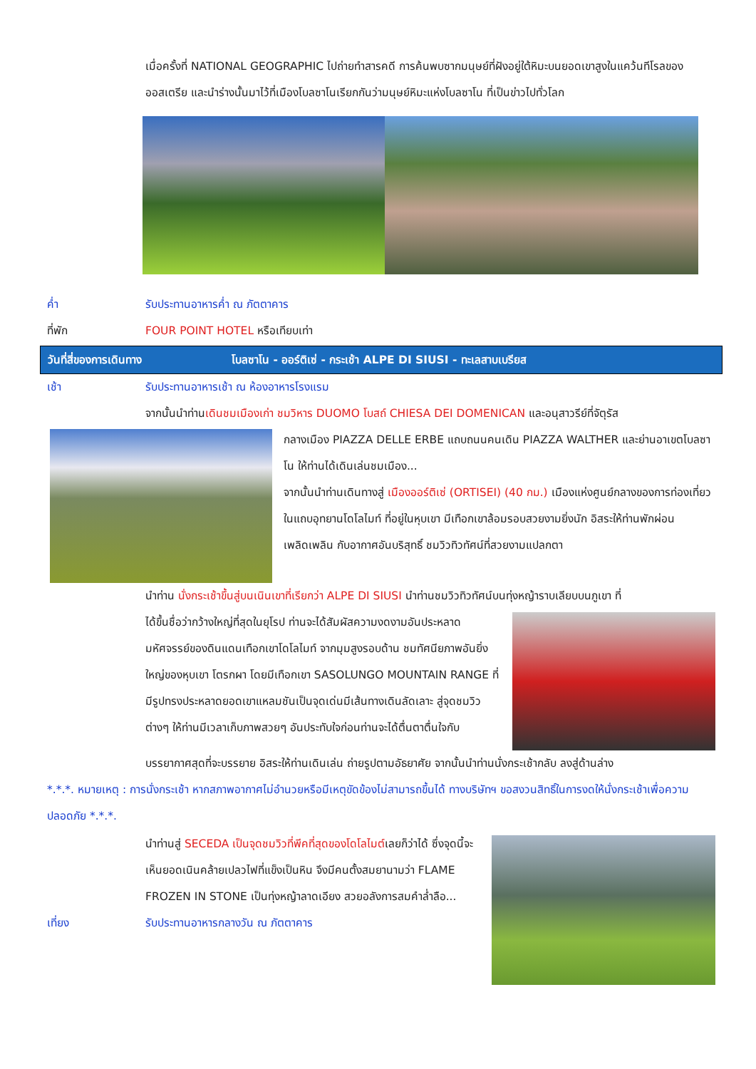เมื่อครั้งที่ NATIONAL GEOGRAPHIC ไปถ่ายทำสารคดี การค้นพบซากมนุษย์ที่ฝังอยู่ใต้หิมะบนยอดเขาสูงในแคว้นทีโรลของออสเตรีย และนำร่างนั้นมาไว้ที่เมืองโบลซาโนเรียกกันว่ามนุษย์หิมะแห่งโบลซาโน ที่เป็นข่าวไปทั่วโลก
ค่ำ รับประทานอาหารค่ำ ณ ภัตตาคาร
ที่พัก FOUR POINT HOTEL หรือเทียบเท่า
วันที่สี่ของการเดินทาง โบลซาโน - ออร์ติเซ่ - กระเช้า ALPE DI SIUSI - ทะเลสาบเบรียส
เช้า รับประทานอาหารเช้า ณ ห้องอาหารโรงแรม
จากนั้นนำท่านเดินชมเมืองเก่า ชมวิหาร DUOMO โบสถ์ CHIESA DEI DOMENICAN และอนุสาวรีย์ที่จัตุรัส
กลางเมือง PIAZZA DELLE ERBE แถบถนนคนเดิน PIAZZA WALTHER และย่านอาเขตโบลซาโน ให้ท่านได้เดินเล่นชมเมือง...
จากนั้นนำท่านเดินทางสู่ เมืองออร์ติเซ่ (ORTISEI) (40 กม.) เมืองแห่งศูนย์กลางของการท่องเที่ยวในแถบอุทยานโดโลไมท์ ที่อยู่ในหุบเขา มีเทือกเขาล้อมรอบสวยงามยิ่งนัก อิสระให้ท่านพักผ่อนเพลิดเพลิน กับอากาศอันบริสุทธิ์ ชมวิวทิวทัศน์ที่สวยงามแปลกตา
นำท่าน นั่งกระเช้าขึ้นสู่บนเนินเขาที่เรียกว่า ALPE DI SIUSI นำท่านชมวิวทิวทัศน์บนทุ่งหญ้าราบเลียบบนภูเขา ที่
ได้ขึ้นชื่อว่ากว้างใหญ่ที่สุดในยุโรป ท่านจะได้สัมผัสความงดงามอันประหลาดมหัศจรรย์ของดินแดนเทือกเขาโดโลไมท์ จากมุมสูงรอบด้าน ชมทัศนียภาพอันยิ่งใหญ่ของหุบเขา โตรกผา โดยมีเทือกเขา SASOLUNGO MOUNTAIN RANGE ที่มีรูปทรงประหลาดยอดเขาแหลมชันเป็นจุดเด่นมีเส้นทางเดินลัดเลาะ สู่จุดชมวิวต่างๆ ให้ท่านมีเวลาเก็บภาพสวยๆ อันประทับใจก่อนท่านจะได้ตื่นตาตื่นใจกับ
บรรยากาศสุดที่จะบรรยาย อิสระให้ท่านเดินเล่น ถ่ายรูปตามอัธยาศัย จากนั้นนำท่านนั่งกระเช้ากลับ ลงสู่ด้านล่าง
*.*.*. หมายเหตุ : การนั่งกระเช้า หากสภาพอากาศไม่อำนวยหรือมีเหตุขัดข้องไม่สามารถขึ้นได้ ทางบริษัทฯ ขอสงวนสิทธิ์ในการงดให้นั่งกระเช้าเพื่อความปลอดภัย *.*.*.
นำท่านสู่ SECEDA เป็นจุดชมวิวที่พีคที่สุดของโดโลไมต์เลยก็ว่าได้ ซึ่งจุดนี้จะเห็นยอดเนินคล้ายเปลวไฟที่แข็งเป็นหิน จึงมีคนตั้งสมยานามว่า FLAME FROZEN IN STONE เป็นทุ่งหญ้าลาดเอียง สวยอลังการสมคำล่ำลือ...
เที่ยง รับประทานอาหารกลางวัน ณ ภัตตาคาร